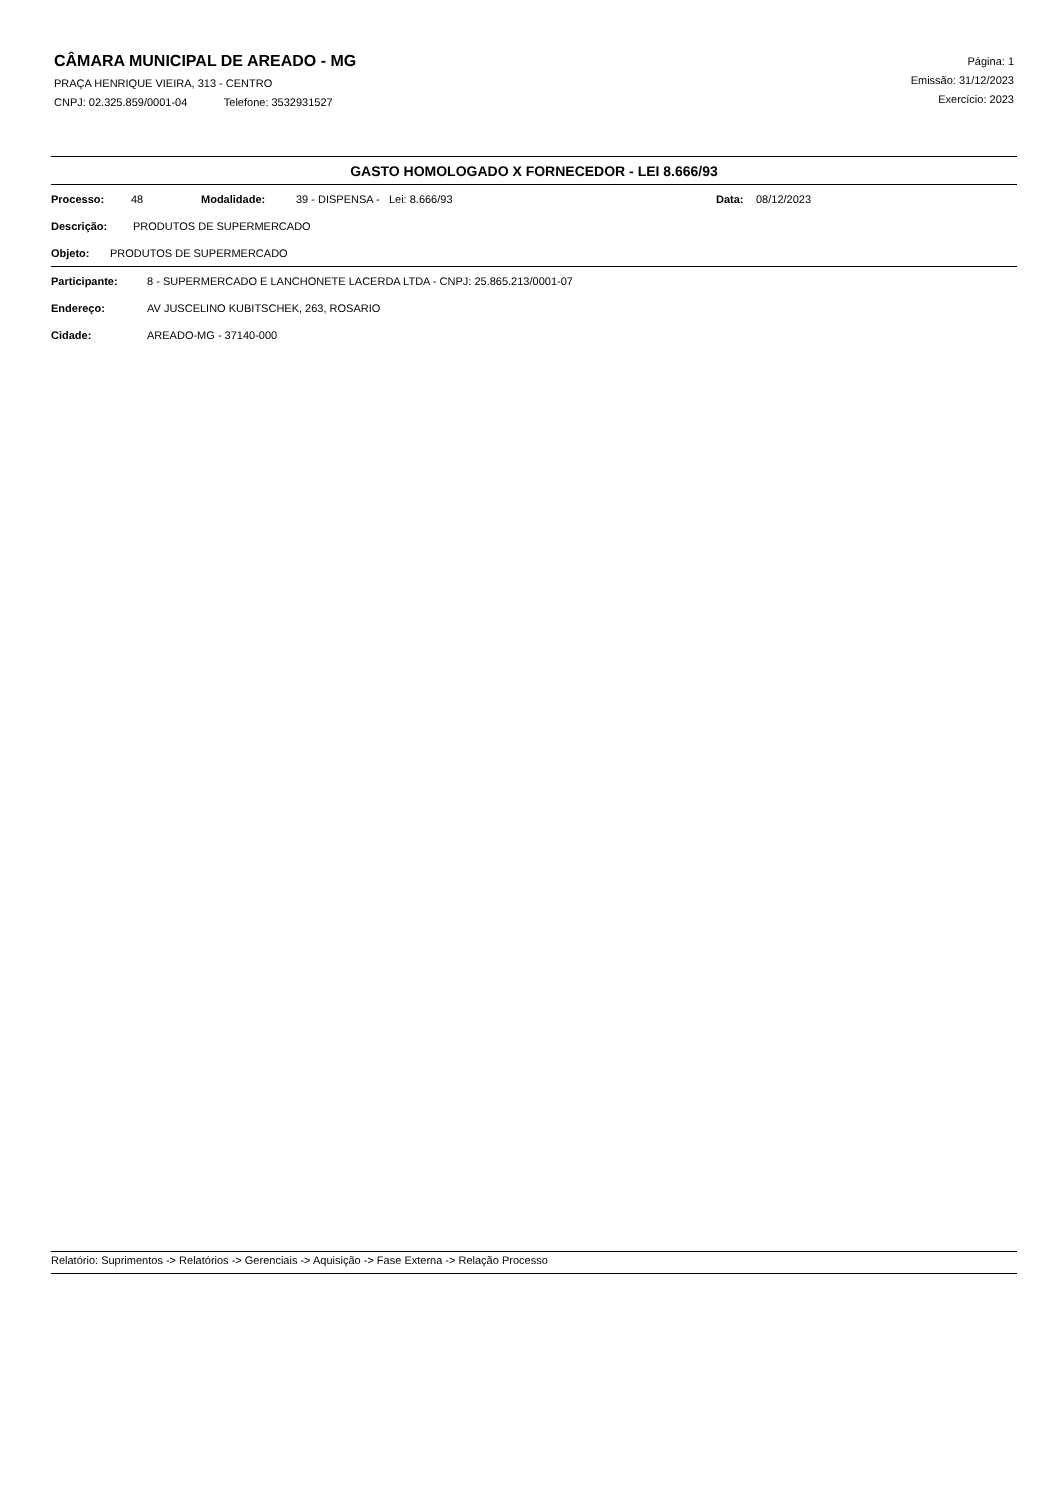CÂMARA MUNICIPAL DE AREADO - MG
PRAÇA HENRIQUE VIEIRA, 313 - CENTRO
CNPJ: 02.325.859/0001-04 Telefone: 3532931527
Página: 1
Emissão: 31/12/2023
Exercício: 2023
GASTO HOMOLOGADO X FORNECEDOR - LEI 8.666/93
Processo: 48 Modalidade: 39 - DISPENSA - Lei: 8.666/93 Data: 08/12/2023
Descrição: PRODUTOS DE SUPERMERCADO
Objeto: PRODUTOS DE SUPERMERCADO
Participante: 8 - SUPERMERCADO E LANCHONETE LACERDA LTDA - CNPJ: 25.865.213/0001-07
Endereço: AV JUSCELINO KUBITSCHEK, 263, ROSARIO
Cidade: AREADO-MG - 37140-000
Relatório: Suprimentos -> Relatórios -> Gerenciais -> Aquisição -> Fase Externa -> Relação Processo